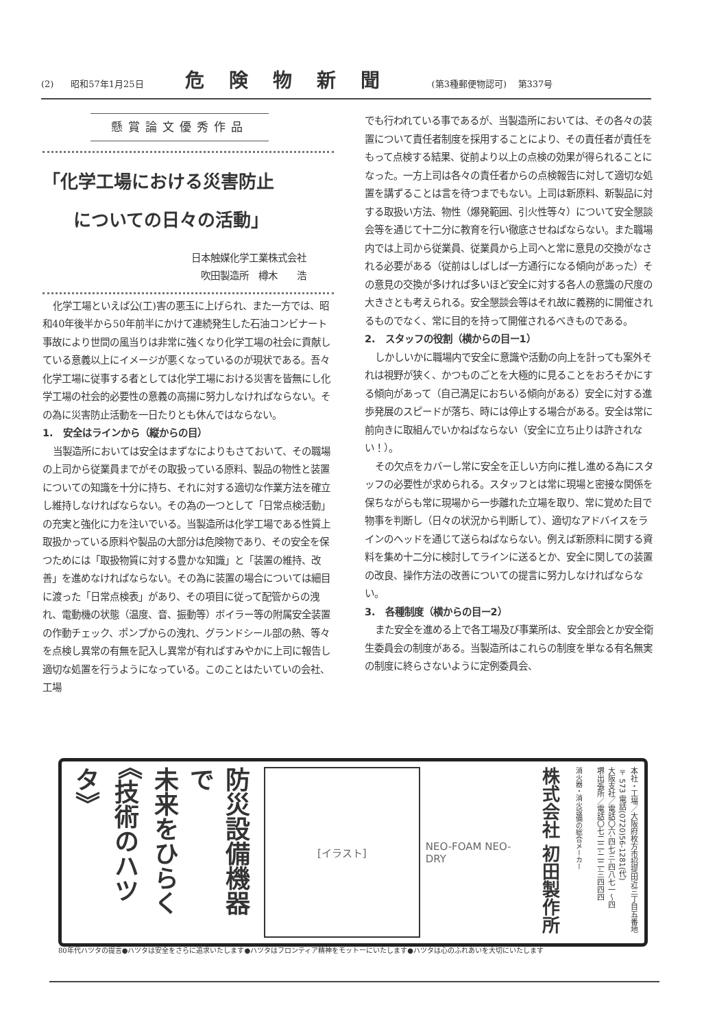(2) 昭和57年1月25日 危険物新聞 (第3種郵便物認可) 第337号
懸賞論文優秀作品
「化学工場における災害防止
についての日々の活動」
日本触媒化学工業株式会社
吹田製造所　樽木　　浩
化学工場といえば公(工)害の悪玉に上げられ、また一方では、昭和40年後半から50年前半にかけて連続発生した石油コンビナート事故により世間の風当りは非常に強くなり化学工場の社会に貢献している意義以上にイメージが悪くなっているのが現状である。吾々化学工場に従事する者としては化学工場における災害を皆無にし化学工場の社会的必要性の意義の高揚に努力しなければならない。その為に災害防止活動を一日たりとも休んではならない。
1.　安全はラインから（縦からの目）
当製造所においては安全はまずなによりもさておいて、その職場の上司から従業員までがその取扱っている原料、製品の物性と装置についての知識を十分に持ち、それに対する適切な作業方法を確立し維持しなければならない。その為の一つとして「日常点検活動」の充実と強化に力を注いでいる。当製造所は化学工場である性質上取扱かっている原料や製品の大部分は危険物であり、その安全を保つためには「取扱物質に対する豊かな知識」と「装置の維持、改善」を進めなければならない。その為に装置の場合については細目に渡った「日常点検表」があり、その項目に従って配管からの洩れ、電動機の状態（温度、音、振動等）ボイラー等の附属安全装置の作動チェック、ポンプからの洩れ、グランドシール部の熱、等々を点検し異常の有無を記入し異常が有ればすみやかに上司に報告し適切な処置を行うようになっている。このことはたいていの会社、工場
でも行われている事であるが、当製造所においては、その各々の装置について責任者制度を採用することにより、その責任者が責任をもって点検する結果、従前より以上の点検の効果が得られることになった。一方上司は各々の責任者からの点検報告に対して適切な処置を講ずることは言を待つまでもない。上司は新原料、新製品に対する取扱い方法、物性（爆発範囲、引火性等々）について安全懇談会等を通じて十二分に教育を行い徹底させねばならない。また職場内では上司から従業員、従業員から上司へと常に意見の交換がなされる必要がある（従前はしばしば一方通行になる傾向があった）その意見の交換が多ければ多いほど安全に対する各人の意識の尺度の大きさとも考えられる。安全懇談会等はそれ故に義務的に開催されるものでなく、常に目的を持って開催されるべきものである。
2.　スタッフの役割（横からの目ー1）
しかしいかに職場内で安全に意識や活動の向上を計っても案外それは視野が狭く、かつものごとを大極的に見ることをおろそかにする傾向があって（自己満足におちいる傾向がある）安全に対する進歩発展のスピードが落ち、時には停止する場合がある。安全は常に前向きに取組んでいかねばならない（安全に立ち止りは許されない！）。
その欠点をカバーし常に安全を正しい方向に推し進める為にスタッフの必要性が求められる。スタッフとは常に現場と密接な関係を保ちながらも常に現場から一歩離れた立場を取り、常に覚めた目で物事を判断し（日々の状況から判断して）、適切なアドバイスをラインのヘッドを通じて送らねばならない。例えば新原料に関する資料を集め十二分に検討してラインに送るとか、安全に関しての装置の改良、操作方法の改善についての提言に努力しなければならない。
3.　各種制度（横からの目ー2）
また安全を進める上で各工場及び事業所は、安全部会とか安全衛生委員会の制度がある。当製造所はこれらの制度を単なる有名無実の制度に終らさないように定例委員会、
防災設備機器で
未来をひらく
《技術のハツタ》
[イラスト]
NEO-FOAM NEO-DRY
株式会社 初田製作所
消火器・消火設備の総合メーカー
本社・工場／大阪府枚方市招提田近三丁目五番地 〒573 電話(0720)56-1281(代)
大阪支社／電話〇六-四七三-四八七一～四
堺出張所／電話〇七二二-二二-三四四四
80年代ハツタの提言●ハツタは安全をさらに追求いたします●ハツタはフロンティア精神をモットーにいたします●ハツタは心のふれあいを大切にいたします